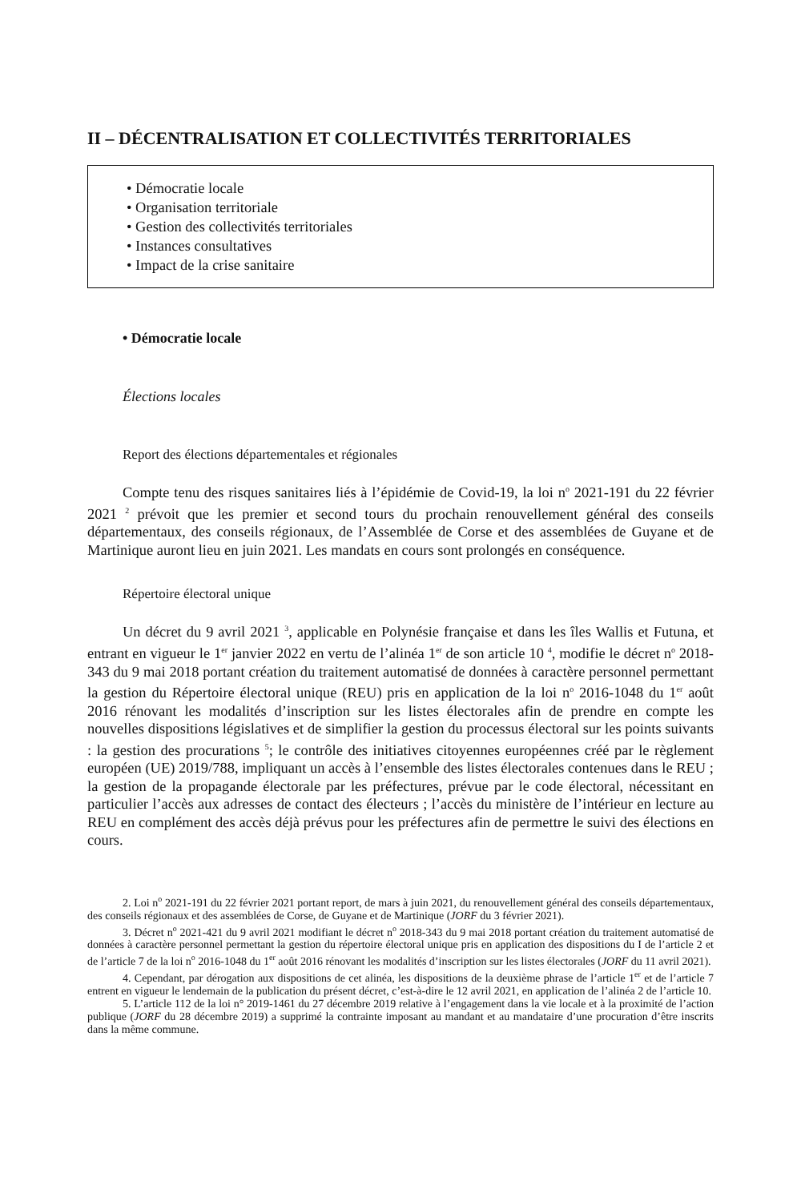II – DÉCENTRALISATION ET COLLECTIVITÉS TERRITORIALES
• Démocratie locale
• Organisation territoriale
• Gestion des collectivités territoriales
• Instances consultatives
• Impact de la crise sanitaire
• Démocratie locale
Élections locales
Report des élections départementales et régionales
Compte tenu des risques sanitaires liés à l’épidémie de Covid-19, la loi n<sup>o</sup> 2021-191 du 22 février 2021 <sup>2</sup> prévoit que les premier et second tours du prochain renouvellement général des conseils départementaux, des conseils régionaux, de l’Assemblée de Corse et des assemblées de Guyane et de Martinique auront lieu en juin 2021. Les mandats en cours sont prolongés en conséquence.
Répertoire électoral unique
Un décret du 9 avril 2021 <sup>3</sup>, applicable en Polynésie française et dans les îles Wallis et Futuna, et entrant en vigueur le 1<sup>er</sup> janvier 2022 en vertu de l’alinéa 1<sup>er</sup> de son article 10 <sup>4</sup>, modifie le décret n<sup>o</sup> 2018-343 du 9 mai 2018 portant création du traitement automatisé de données à caractère personnel permettant la gestion du Répertoire électoral unique (REU) pris en application de la loi n<sup>o</sup> 2016-1048 du 1<sup>er</sup> août 2016 rénovant les modalités d’inscription sur les listes électorales afin de prendre en compte les nouvelles dispositions législatives et de simplifier la gestion du processus électoral sur les points suivants : la gestion des procurations <sup>5</sup>; le contrôle des initiatives citoyennes européennes créé par le règlement européen (UE) 2019/788, impliquant un accès à l’ensemble des listes électorales contenues dans le REU ; la gestion de la propagande électorale par les préfectures, prévue par le code électoral, nécessitant en particulier l’accès aux adresses de contact des électeurs ; l’accès du ministère de l’intérieur en lecture au REU en complément des accès déjà prévus pour les préfectures afin de permettre le suivi des élections en cours.
2. Loi n<sup>o</sup> 2021-191 du 22 février 2021 portant report, de mars à juin 2021, du renouvellement général des conseils départementaux, des conseils régionaux et des assemblées de Corse, de Guyane et de Martinique (JORF du 3 février 2021).
3. Décret n<sup>o</sup> 2021-421 du 9 avril 2021 modifiant le décret n<sup>o</sup> 2018-343 du 9 mai 2018 portant création du traitement automatisé de données à caractère personnel permettant la gestion du répertoire électoral unique pris en application des dispositions du I de l’article 2 et de l’article 7 de la loi n<sup>o</sup> 2016-1048 du 1<sup>er</sup> août 2016 rénovant les modalités d’inscription sur les listes électorales (JORF du 11 avril 2021).
4. Cependant, par dérogation aux dispositions de cet alinéa, les dispositions de la deuxième phrase de l’article 1<sup>er</sup> et de l’article 7 entrent en vigueur le lendemain de la publication du présent décret, c’est-à-dire le 12 avril 2021, en application de l’alinéa 2 de l’article 10.
5. L’article 112 de la loi n° 2019-1461 du 27 décembre 2019 relative à l’engagement dans la vie locale et à la proximité de l’action publique (JORF du 28 décembre 2019) a supprimé la contrainte imposant au mandant et au mandataire d’une procuration d’être inscrits dans la même commune.